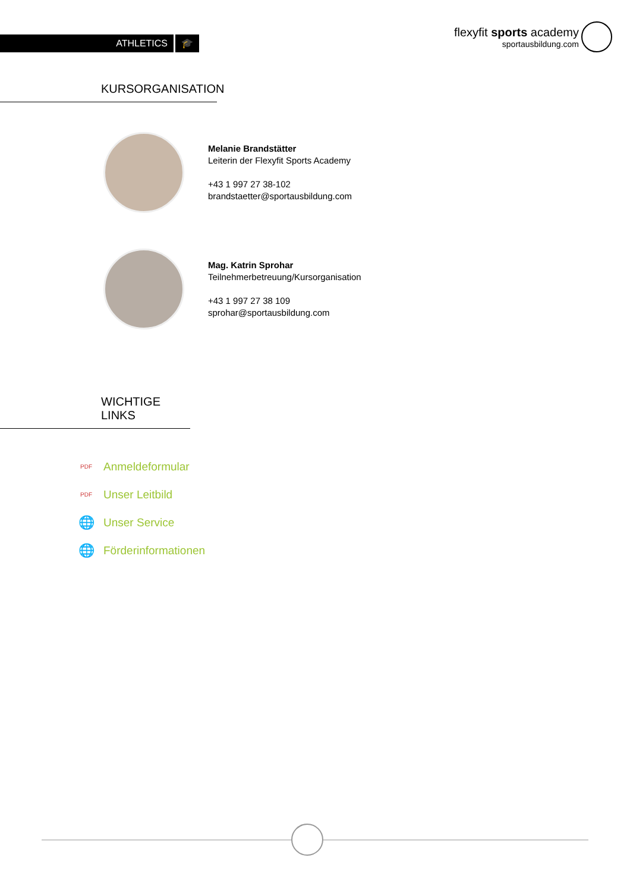ATHLETICS 🎓
flexyfit sports academy
sportausbildung.com
KURSORGANISATION
Melanie Brandstätter
Leiterin der Flexyfit Sports Academy
+43 1 997 27 38-102
brandstaetter@sportausbildung.com
Mag. Katrin Sprohar
Teilnehmerbetreuung/Kursorganisation
+43 1 997 27 38 109
sprohar@sportausbildung.com
WICHTIGE LINKS
PDF Anmeldeformular
PDF Unser Leitbild
🌐 Unser Service
🌐 Förderinformationen